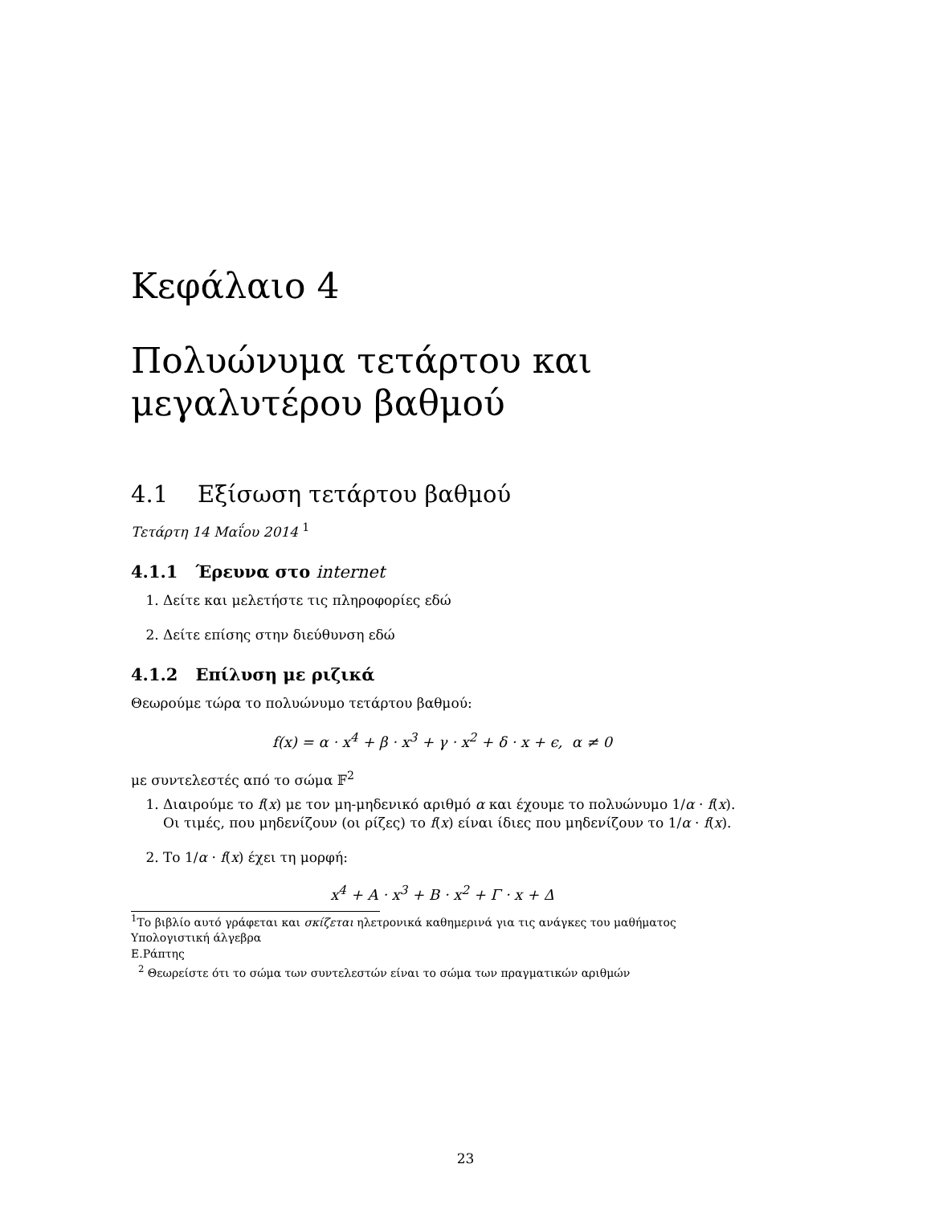Κεφάλαιο 4
Πολυώνυμα τετάρτου και μεγαλυτέρου βαθμού
4.1 Εξίσωση τετάρτου βαθμού
Τετάρτη 14 Μαΐου 2014 <sup>1</sup>
4.1.1 Έρευνα στο internet
1. Δείτε και μελετήστε τις πληροφορίες εδώ
2. Δείτε επίσης στην διεύθυνση εδώ
4.1.2 Επίλυση με ριζικά
Θεωρούμε τώρα το πολυώνυμο τετάρτου βαθμού:
f(x) = α · x<sup>4</sup> + β · x<sup>3</sup> + γ · x<sup>2</sup> + δ · x + ϵ, α ≠ 0
με συντελεστές από το σώμα 𝔽<sup>2</sup>
1. Διαιρούμε το f(x) με τον μη-μηδενικό αριθμό α και έχουμε το πολυώνυμο 1/α · f(x). Οι τιμές, που μηδενίζουν (οι ρίζες) το f(x) είναι ίδιες που μηδενίζουν το 1/α · f(x).
2. Το 1/α · f(x) έχει τη μορφή:
x<sup>4</sup> + A · x<sup>3</sup> + B · x<sup>2</sup> + Γ · x + Δ
<sup>1</sup> Το βιβλίο αυτό γράφεται και σκίζεται ηλετρονικά καθημερινά για τις ανάγκες του μαθήματος Υπολογιστική άλγεβρα
Ε.Ράπτης
<sup>2</sup> Θεωρείστε ότι το σώμα των συντελεστών είναι το σώμα των πραγματικών αριθμών
23